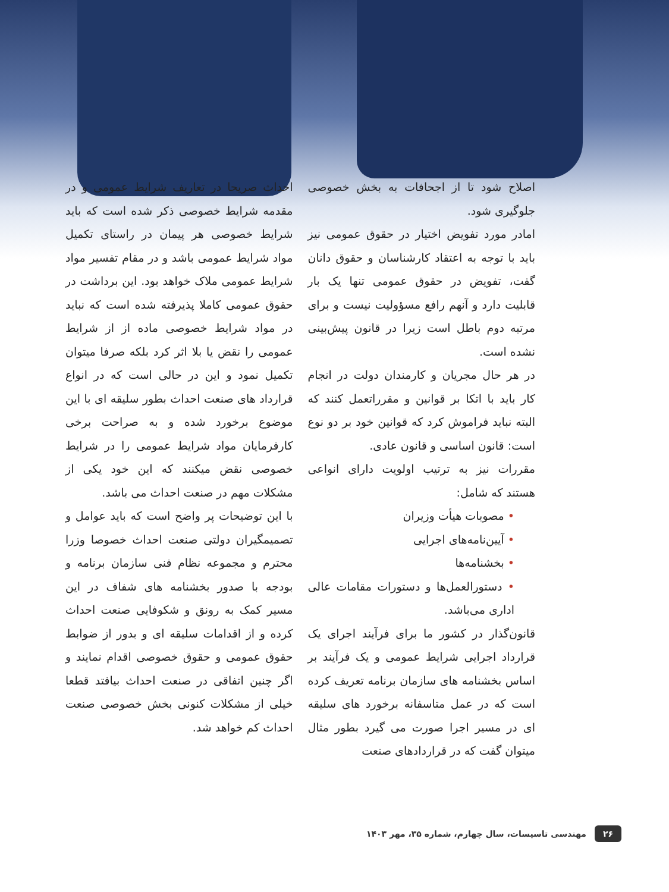اصلاح شود تا از اجحافات به بخش خصوصی جلوگیری شود.
امادر مورد تفویض اختیار در حقوق عمومی نیز باید با توجه به اعتقاد کارشناسان و حقوق دانان گفت، تفویض در حقوق عمومی تنها یک بار قابلیت دارد و آنهم رافع مسؤولیت نیست و برای مرتبه دوم باطل است زیرا در قانون پیش‌بینی نشده است.
در هر حال مجریان و کارمندان دولت در انجام کار باید با اتکا بر قوانین و مقرراتعمل کنند که البته نباید فراموش کرد که قوانین خود بر دو نوع است: قانون اساسی و قانون عادی.
مقررات نیز به ترتیب اولویت دارای انواعی هستند که شامل:
• مصوبات هیأت وزیران
• آیین‌نامه‌های اجرایی
• بخشنامه‌ها
• دستورالعمل‌ها و دستورات مقامات عالی اداری می‌باشد.
قانون‌گذار در کشور ما برای فرآیند اجرای یک قرارداد اجرایی شرایط عمومی و یک فرآیند بر اساس بخشنامه های سازمان برنامه تعریف کرده است که در عمل متاسفانه برخورد های سلیقه ای در مسیر اجرا صورت می گیرد بطور مثال میتوان گفت که در قراردادهای صنعت
احداث صریحا در تعاریف شرایط عمومی و در مقدمه شرایط خصوصی ذکر شده است که باید شرایط خصوصی هر پیمان در راستای تکمیل مواد شرایط عمومی باشد و در مقام تفسیر مواد شرایط عمومی ملاک خواهد بود. این برداشت در حقوق عمومی کاملا پذیرفته شده است که نباید در مواد شرایط خصوصی ماده از از شرایط عمومی را نقض یا بلا اثر کرد بلکه صرفا میتوان تکمیل نمود و این در حالی است که در انواع قرارداد های صنعت احداث بطور سلیقه ای با این موضوع برخورد شده و به صراحت برخی کارفرمایان مواد شرایط عمومی را در شرایط خصوصی نقض میکنند که این خود یکی از مشکلات مهم در صنعت احداث می باشد.
با این توضیحات پر واضح است که باید عوامل و تصمیمگیران دولتی صنعت احداث خصوصا وزرا محترم و مجموعه نظام فنی سازمان برنامه و بودجه با صدور بخشنامه های شفاف در این مسیر کمک به رونق و شکوفایی صنعت احداث کرده و از اقدامات سلیقه ای و بدور از ضوابط حقوق عمومی و حقوق خصوصی اقدام نمایند و اگر چنین اتفاقی در صنعت احداث بیافتد قطعا خیلی از مشکلات کنونی بخش خصوصی صنعت احداث کم خواهد شد.
۲۶ مهندسی تاسیسات، سال چهارم، شماره ۳۵، مهر ۱۴۰۳